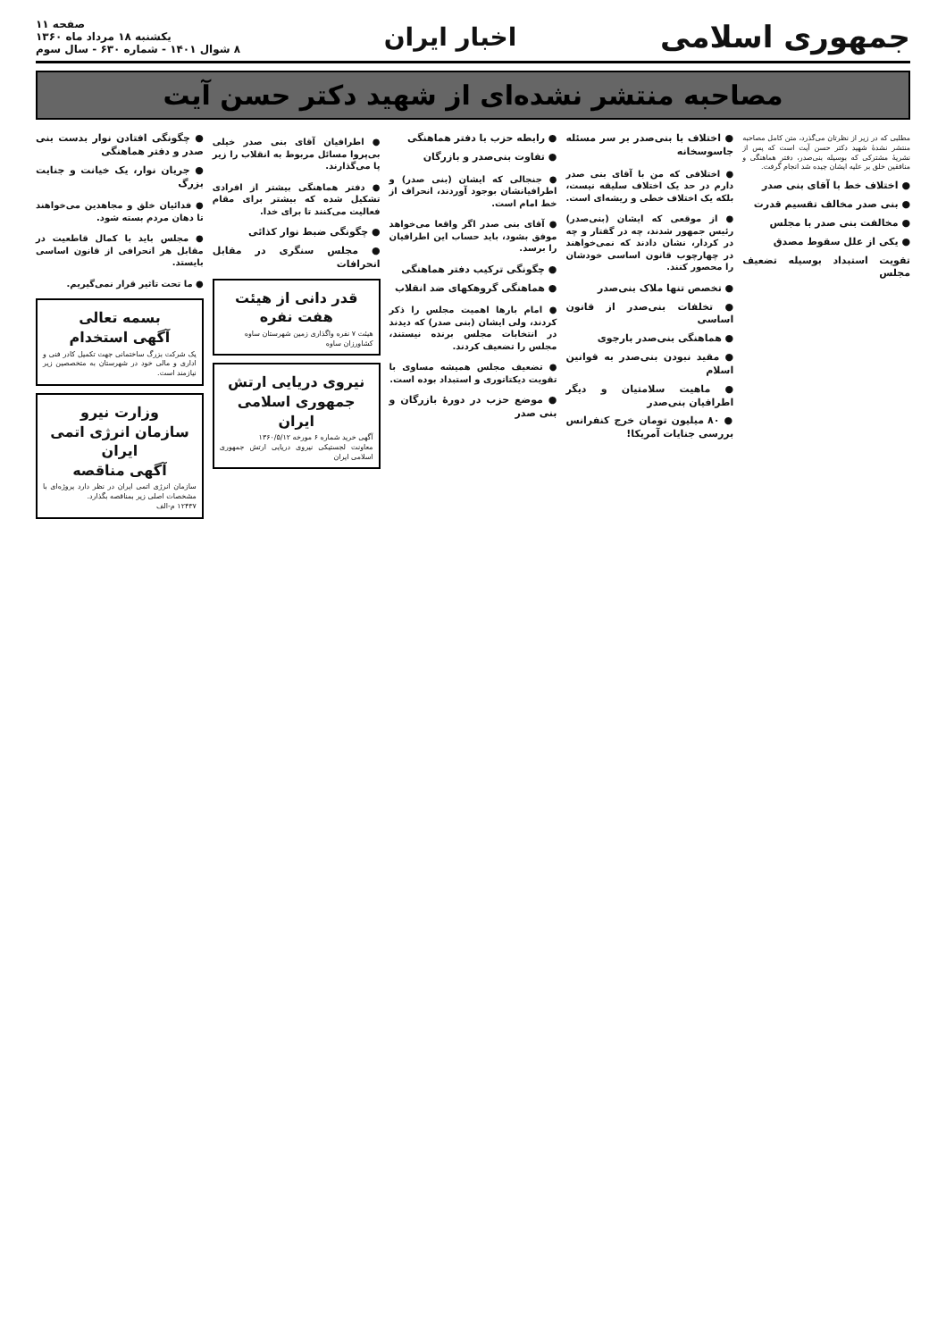جمهوری اسلامی
اخبار ایران
صفحه ۱۱
یکشنبه ۱۸ مرداد ماه ۱۳۶۰
۸ شوال ۱۴۰۱ - شماره ۶۳۰ - سال سوم
مصاحبه منتشر نشده‌ای از شهید دکتر حسن آیت
مطلبی که در زیر از نظرتان می‌گذرد، متن کامل مصاحبه منتشر نشدهٔ شهید دکتر حسن آیت است که پس از نشریهٔ مشترکی که بوسیله بنی‌صدر، دفتر هماهنگی و منافقین خلق بر علیه ایشان چیده شد انجام گرفت.
● اختلاف خط با آقای بنی صدر
● بنی صدر مخالف تقسیم قدرت
● مخالفت بنی صدر با مجلس
● یکی از علل سقوط مصدق
تقویت استبداد بوسیله تضعیف مجلس
● اختلاف با بنی‌صدر بر سر مسئله جاسوسخانه
● اختلافی که من با آقای بنی صدر دارم در حد یک اختلاف سلیقه نیست، بلکه یک اختلاف خطی و ریشه‌ای است.
● از موقعی که ایشان (بنی‌صدر) رئیس جمهور شدند، چه در گفتار و چه در کردار، نشان دادند که نمی‌خواهند در چهارچوب قانون اساسی خودشان را محصور کنند.
● تخصص تنها ملاک بنی‌صدر
● تخلفات بنی‌صدر از قانون اساسی
● هماهنگی بنی‌صدر بارجوی
● مقید نبودن بنی‌صدر به قوانین اسلام
● ماهیت سلامتیان و دیگر اطرافیان بنی‌صدر
● ۸۰ میلیون تومان خرج کنفرانس بررسی جنایات آمریکا!
● رابطه حزب با دفتر هماهنگی
● تفاوت بنی‌صدر و بازرگان
● جنجالی که ایشان (بنی صدر) و اطرافیانشان بوجود آوردند، انحراف از خط امام است.
● آقای بنی صدر اگر واقعا می‌خواهد موفق بشود، باید حساب این اطرافیان را برسد.
● چگونگی ترکیب دفتر هماهنگی
● هماهنگی گروهکهای ضد انقلاب
● امام بارها اهمیت مجلس را ذکر کردند، ولی ایشان (بنی صدر) که دیدند در انتخابات مجلس برنده نیستند، مجلس را تضعیف کردند.
● تضعیف مجلس همیشه مساوی با تقویت دیکتاتوری و استبداد بوده است.
● موضع حزب در دورهٔ بازرگان و بنی صدر
● اطرافیان آقای بنی صدر خیلی بی‌پروا مسائل مربوط به انقلاب را زیر پا می‌گذارند.
● دفتر هماهنگی بیشتر از افرادی تشکیل شده که بیشتر برای مقام فعالیت می‌کنند تا برای خدا.
● چگونگی ضبط نوار کذائی
● مجلس سنگری در مقابل انحرافات
قدر دانی از هیئت هفت نفره
هیئت ۷ نفره واگذاری زمین شهرستان ساوه
کشاورزان ساوه
نیروی دریایی ارتش جمهوری اسلامی ایران
آگهی خرید شماره ۶ مورخه ۱۳۶۰/۵/۱۲
معاونت لجستیکی نیروی دریایی ارتش جمهوری اسلامی ایران
● چگونگی افتادن نوار بدست بنی صدر و دفتر هماهنگی
● جریان نوار، یک خیانت و جنایت بزرگ
● فدائیان خلق و مجاهدین می‌خواهند تا دهان مردم بسته شود.
● مجلس باید با کمال قاطعیت در مقابل هر انحرافی از قانون اساسی بایستد.
● ما تحت تاثیر قرار نمی‌گیریم.
بسمه تعالی
آگهی استخدام
یک شرکت بزرگ ساختمانی جهت تکمیل کادر فنی و اداری و مالی خود در شهرستان به متخصصین زیر نیازمند است.
وزارت نیرو
سازمان انرژی اتمی ایران
آگهی مناقصه
سازمان انرژی اتمی ایران در نظر دارد پروژه‌ای با مشخصات اصلی زیر بمناقصه بگذارد.
۱۲۴۳۷ م-الف